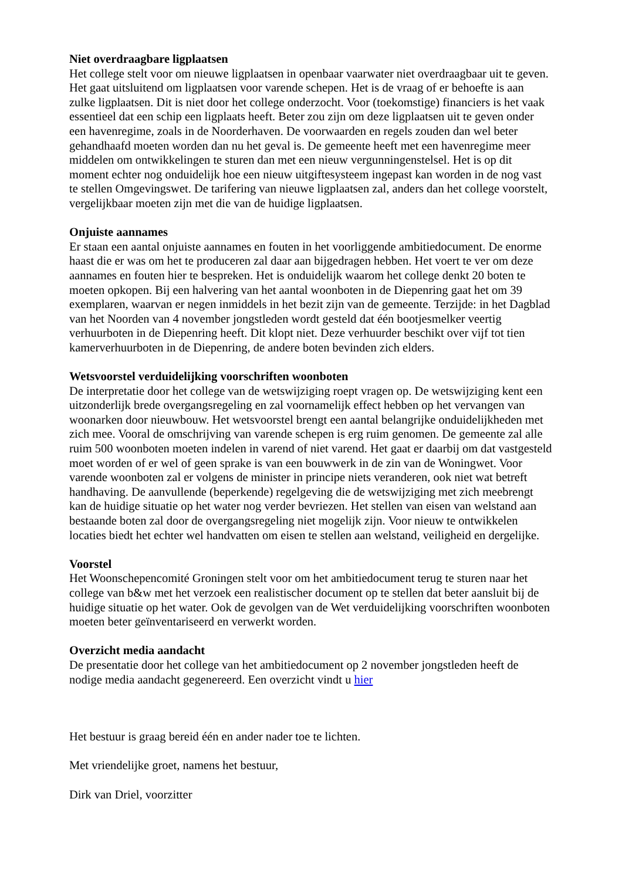Niet overdraagbare ligplaatsen
Het college stelt voor om nieuwe ligplaatsen in openbaar vaarwater niet overdraagbaar uit te geven. Het gaat uitsluitend om ligplaatsen voor varende schepen. Het is de vraag of er behoefte is aan zulke ligplaatsen. Dit is niet door het college onderzocht. Voor (toekomstige) financiers is het vaak essentieel dat een schip een ligplaats heeft. Beter zou zijn om deze ligplaatsen uit te geven onder een havenregime, zoals in de Noorderhaven. De voorwaarden en regels zouden dan wel beter gehandhaafd moeten worden dan nu het geval is. De gemeente heeft met een havenregime meer middelen om ontwikkelingen te sturen dan met een nieuw vergunningenstelsel. Het is op dit moment echter nog onduidelijk hoe een nieuw uitgiftesysteem ingepast kan worden in de nog vast te stellen Omgevingswet. De tarifering van nieuwe ligplaatsen zal, anders dan het college voorstelt, vergelijkbaar moeten zijn met die van de huidige ligplaatsen.
Onjuiste aannames
Er staan een aantal onjuiste aannames en fouten in het voorliggende ambitiedocument. De enorme haast die er was om het te produceren zal daar aan bijgedragen hebben. Het voert te ver om deze aannames en fouten hier te bespreken. Het is onduidelijk waarom het college denkt 20 boten te moeten opkopen. Bij een halvering van het aantal woonboten in de Diepenring gaat het om 39 exemplaren, waarvan er negen inmiddels in het bezit zijn van de gemeente. Terzijde: in het Dagblad van het Noorden van 4 november jongstleden wordt gesteld dat één bootjesmelker veertig verhuurboten in de Diepenring heeft. Dit klopt niet. Deze verhuurder beschikt over vijf tot tien kamerverhuurboten in de Diepenring, de andere boten bevinden zich elders.
Wetsvoorstel verduidelijking voorschriften woonboten
De interpretatie door het college van de wetswijziging roept vragen op. De wetswijziging kent een uitzonderlijk brede overgangsregeling en zal voornamelijk effect hebben op het vervangen van woonarken door nieuwbouw. Het wetsvoorstel brengt een aantal belangrijke onduidelijkheden met zich mee. Vooral de omschrijving van varende schepen is erg ruim genomen. De gemeente zal alle ruim 500 woonboten moeten indelen in varend of niet varend. Het gaat er daarbij om dat vastgesteld moet worden of er wel of geen sprake is van een bouwwerk in de zin van de Woningwet. Voor varende woonboten zal er volgens de minister in principe niets veranderen, ook niet wat betreft handhaving. De aanvullende (beperkende) regelgeving die de wetswijziging met zich meebrengt kan de huidige situatie op het water nog verder bevriezen. Het stellen van eisen van welstand aan bestaande boten zal door de overgangsregeling niet mogelijk zijn. Voor nieuw te ontwikkelen locaties biedt het echter wel handvatten om eisen te stellen aan welstand, veiligheid en dergelijke.
Voorstel
Het Woonschepencomité Groningen stelt voor om het ambitiedocument terug te sturen naar het college van b&w met het verzoek een realistischer document op te stellen dat beter aansluit bij de huidige situatie op het water. Ook de gevolgen van de Wet verduidelijking voorschriften woonboten moeten beter geïnventariseerd en verwerkt worden.
Overzicht media aandacht
De presentatie door het college van het ambitiedocument op 2 november jongstleden heeft de nodige media aandacht gegenereerd. Een overzicht vindt u hier
Het bestuur is graag bereid één en ander nader toe te lichten.
Met vriendelijke groet, namens het bestuur,
Dirk van Driel, voorzitter